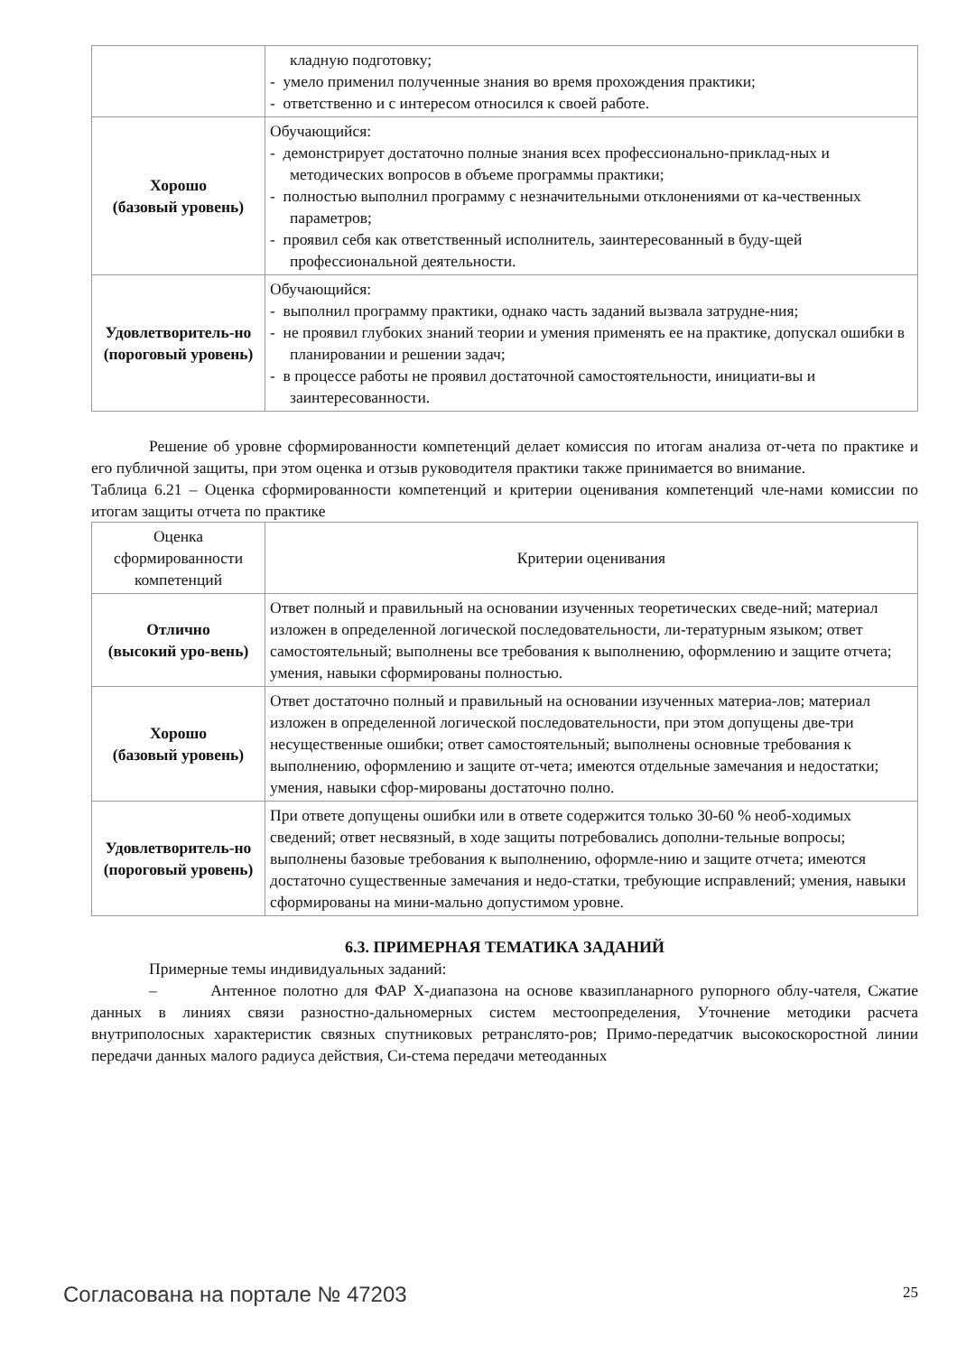| | кладную подготовку; - умело применил полученные знания во время прохождения практики; - ответственно и с интересом относился к своей работе. |
| Хорошо (базовый уровень) | Обучающийся: - демонстрирует достаточно полные знания всех профессионально-приклад-ных и методических вопросов в объеме программы практики; - полностью выполнил программу с незначительными отклонениями от ка-чественных параметров; - проявил себя как ответственный исполнитель, заинтересованный в буду-щей профессиональной деятельности. |
| Удовлетворитель-но (пороговый уровень) | Обучающийся: - выполнил программу практики, однако часть заданий вызвала затрудне-ния; - не проявил глубоких знаний теории и умения применять ее на практике, допускал ошибки в планировании и решении задач; - в процессе работы не проявил достаточной самостоятельности, инициати-вы и заинтересованности. |
Решение об уровне сформированности компетенций делает комиссия по итогам анализа от-чета по практике и его публичной защиты, при этом оценка и отзыв руководителя практики также принимается во внимание.
Таблица 6.21 – Оценка сформированности компетенций и критерии оценивания компетенций чле-нами комиссии по итогам защиты отчета по практике
| Оценка сформированности компетенций | Критерии оценивания |
| --- | --- |
| Отлично (высокий уро-вень) | Ответ полный и правильный на основании изученных теоретических сведе-ний; материал изложен в определенной логической последовательности, ли-тературным языком; ответ самостоятельный; выполнены все требования к выполнению, оформлению и защите отчета; умения, навыки сформированы полностью. |
| Хорошо (базовый уровень) | Ответ достаточно полный и правильный на основании изученных материа-лов; материал изложен в определенной логической последовательности, при этом допущены две-три несущественные ошибки; ответ самостоятельный; выполнены основные требования к выполнению, оформлению и защите от-чета; имеются отдельные замечания и недостатки; умения, навыки сфор-мированы достаточно полно. |
| Удовлетворитель-но (пороговый уровень) | При ответе допущены ошибки или в ответе содержится только 30-60 % необ-ходимых сведений; ответ несвязный, в ходе защиты потребовались дополни-тельные вопросы; выполнены базовые требования к выполнению, оформле-нию и защите отчета; имеются достаточно существенные замечания и недо-статки, требующие исправлений; умения, навыки сформированы на мини-мально допустимом уровне. |
6.3. ПРИМЕРНАЯ ТЕМАТИКА ЗАДАНИЙ
Примерные темы индивидуальных заданий:
– Антенное полотно для ФАР X-диапазона на основе квазипланарного рупорного облу-чателя, Сжатие данных в линиях связи разностно-дальномерных систем местоопределения, Уточнение методики расчета внутриполосных характеристик связных спутниковых ретранслято-ров; Примо-передатчик высокоскоростной линии передачи данных малого радиуса действия, Си-стема передачи метеоданных
Согласована на портале № 47203 25